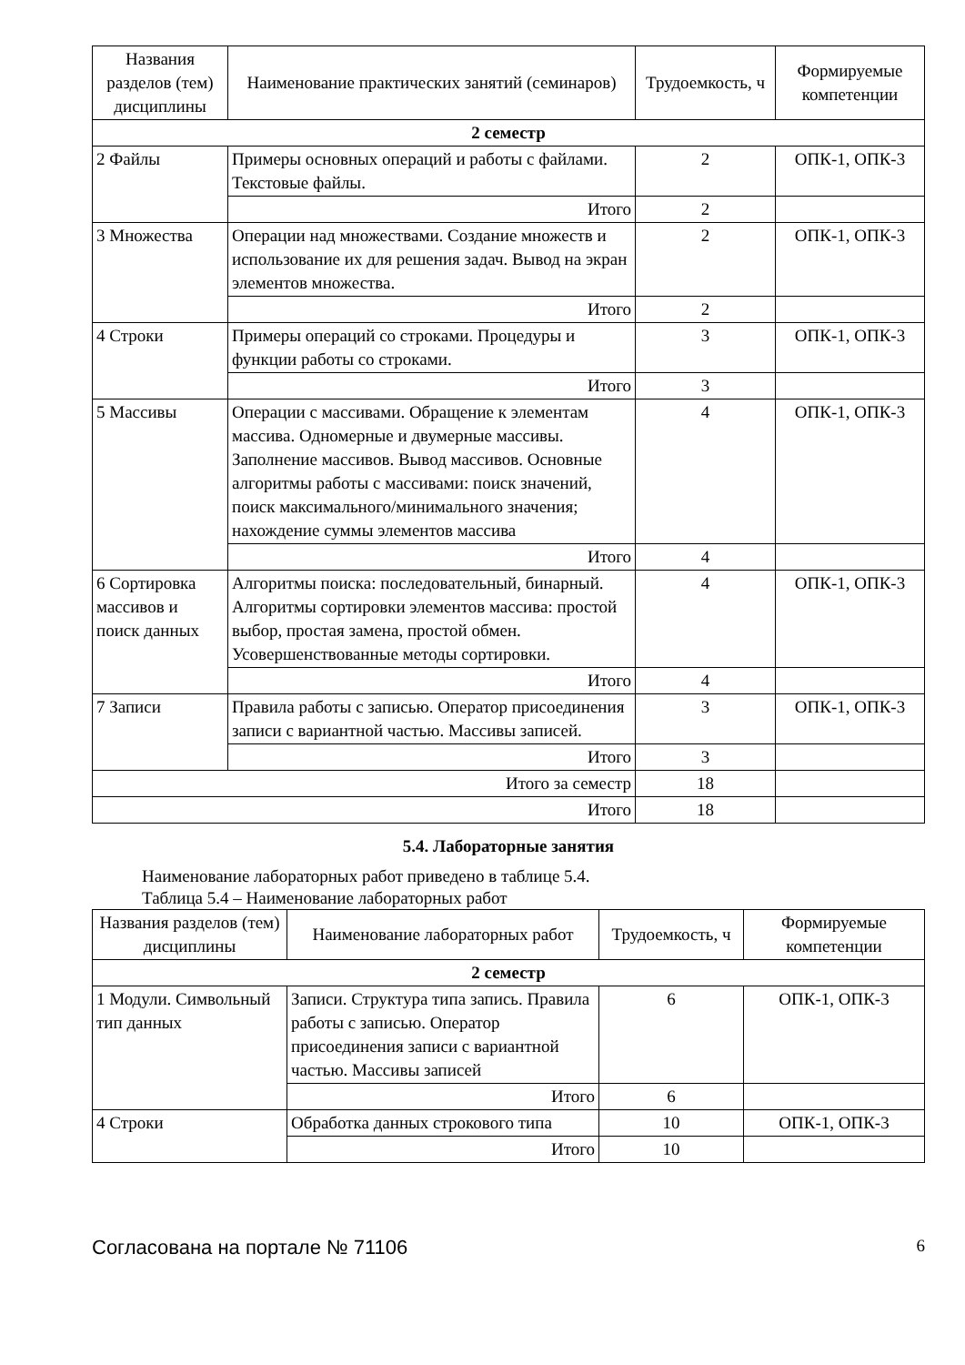| Названия разделов (тем) дисциплины | Наименование практических занятий (семинаров) | Трудоемкость, ч | Формируемые компетенции |
| --- | --- | --- | --- |
| 2 семестр | | | |
| 2 Файлы | Примеры основных операций и работы с файлами. Текстовые файлы. | 2 | ОПК-1, ОПК-3 |
| | Итого | 2 | |
| 3 Множества | Операции над множествами. Создание множеств и использование их для решения задач. Вывод на экран элементов множества. | 2 | ОПК-1, ОПК-3 |
| | Итого | 2 | |
| 4 Строки | Примеры операций со строками. Процедуры и функции работы со строками. | 3 | ОПК-1, ОПК-3 |
| | Итого | 3 | |
| 5 Массивы | Операции с массивами. Обращение к элементам массива. Одномерные и двумерные массивы. Заполнение массивов. Вывод массивов. Основные алгоритмы работы с массивами: поиск значений, поиск максимального/минимального значения; нахождение суммы элементов массива | 4 | ОПК-1, ОПК-3 |
| | Итого | 4 | |
| 6 Сортировка массивов и поиск данных | Алгоритмы поиска: последовательный, бинарный. Алгоритмы сортировки элементов массива: простой выбор, простая замена, простой обмен. Усовершенствованные методы сортировки. | 4 | ОПК-1, ОПК-3 |
| | Итого | 4 | |
| 7 Записи | Правила работы с записью. Оператор присоединения записи с вариантной частью. Массивы записей. | 3 | ОПК-1, ОПК-3 |
| | Итого | 3 | |
| Итого за семестр | | 18 | |
| Итого | | 18 | |
5.4. Лабораторные занятия
Наименование лабораторных работ приведено в таблице 5.4.
Таблица 5.4 – Наименование лабораторных работ
| Названия разделов (тем) дисциплины | Наименование лабораторных работ | Трудоемкость, ч | Формируемые компетенции |
| --- | --- | --- | --- |
| 2 семестр | | | |
| 1 Модули. Символьный тип данных | Записи. Структура типа запись. Правила работы с записью. Оператор присоединения записи с вариантной частью. Массивы записей | 6 | ОПК-1, ОПК-3 |
| | Итого | 6 | |
| 4 Строки | Обработка данных строкового типа | 10 | ОПК-1, ОПК-3 |
| | Итого | 10 | |
Согласована на портале № 71106 6